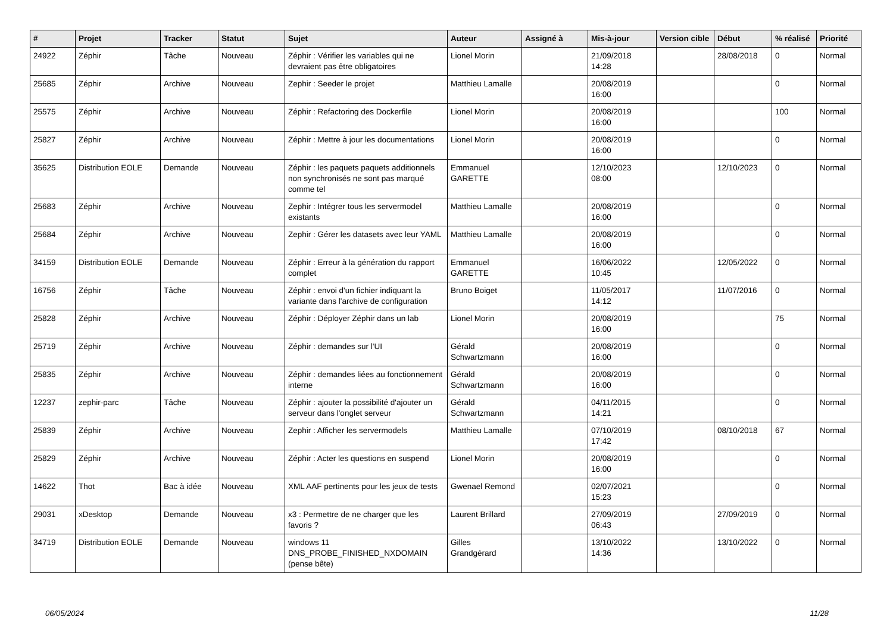| # | Projet | Tracker | Statut | Sujet | Auteur | Assigné à | Mis-à-jour | Version cible | Début | % réalisé | Priorité |
| --- | --- | --- | --- | --- | --- | --- | --- | --- | --- | --- | --- |
| 24922 | Zéphir | Tâche | Nouveau | Zéphir : Vérifier les variables qui ne devraient pas être obligatoires | Lionel Morin | | 21/09/2018 14:28 | | 28/08/2018 | 0 | Normal |
| 25685 | Zéphir | Archive | Nouveau | Zephir : Seeder le projet | Matthieu Lamalle | | 20/08/2019 16:00 | | | 0 | Normal |
| 25575 | Zéphir | Archive | Nouveau | Zéphir : Refactoring des Dockerfile | Lionel Morin | | 20/08/2019 16:00 | | | 100 | Normal |
| 25827 | Zéphir | Archive | Nouveau | Zéphir : Mettre à jour les documentations | Lionel Morin | | 20/08/2019 16:00 | | | 0 | Normal |
| 35625 | Distribution EOLE | Demande | Nouveau | Zéphir : les paquets paquets additionnels non synchronisés ne sont pas marqué comme tel | Emmanuel GARETTE | | 12/10/2023 08:00 | | 12/10/2023 | 0 | Normal |
| 25683 | Zéphir | Archive | Nouveau | Zephir : Intégrer tous les servermodel existants | Matthieu Lamalle | | 20/08/2019 16:00 | | | 0 | Normal |
| 25684 | Zéphir | Archive | Nouveau | Zephir : Gérer les datasets avec leur YAML | Matthieu Lamalle | | 20/08/2019 16:00 | | | 0 | Normal |
| 34159 | Distribution EOLE | Demande | Nouveau | Zéphir : Erreur à la génération du rapport complet | Emmanuel GARETTE | | 16/06/2022 10:45 | | 12/05/2022 | 0 | Normal |
| 16756 | Zéphir | Tâche | Nouveau | Zéphir : envoi d'un fichier indiquant la variante dans l'archive de configuration | Bruno Boiget | | 11/05/2017 14:12 | | 11/07/2016 | 0 | Normal |
| 25828 | Zéphir | Archive | Nouveau | Zéphir : Déployer Zéphir dans un lab | Lionel Morin | | 20/08/2019 16:00 | | | 75 | Normal |
| 25719 | Zéphir | Archive | Nouveau | Zéphir : demandes sur l'UI | Gérald Schwartzmann | | 20/08/2019 16:00 | | | 0 | Normal |
| 25835 | Zéphir | Archive | Nouveau | Zéphir : demandes liées au fonctionnement interne | Gérald Schwartzmann | | 20/08/2019 16:00 | | | 0 | Normal |
| 12237 | zephir-parc | Tâche | Nouveau | Zéphir : ajouter la possibilité d'ajouter un serveur dans l'onglet serveur | Gérald Schwartzmann | | 04/11/2015 14:21 | | | 0 | Normal |
| 25839 | Zéphir | Archive | Nouveau | Zephir : Afficher les servermodels | Matthieu Lamalle | | 07/10/2019 17:42 | | 08/10/2018 | 67 | Normal |
| 25829 | Zéphir | Archive | Nouveau | Zéphir : Acter les questions en suspend | Lionel Morin | | 20/08/2019 16:00 | | | 0 | Normal |
| 14622 | Thot | Bac à idée | Nouveau | XML AAF pertinents pour les jeux de tests | Gwenael Remond | | 02/07/2021 15:23 | | | 0 | Normal |
| 29031 | xDesktop | Demande | Nouveau | x3 : Permettre de ne charger que les favoris ? | Laurent Brillard | | 27/09/2019 06:43 | | 27/09/2019 | 0 | Normal |
| 34719 | Distribution EOLE | Demande | Nouveau | windows 11 DNS_PROBE_FINISHED_NXDOMAIN (pense bête) | Gilles Grandgérard | | 13/10/2022 14:36 | | 13/10/2022 | 0 | Normal |
06/05/2024 11/28